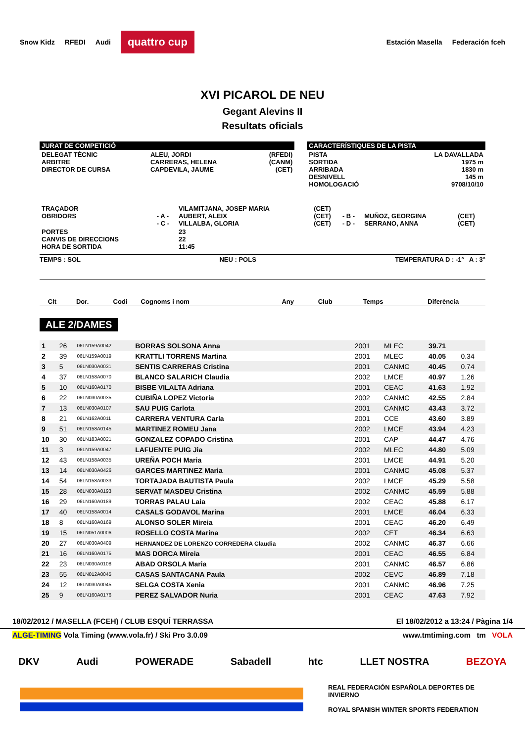Snow Kidz RFEDI Audi quattro cup Estación Masella Federación fceh
XVI PICAROL DE NEU
Gegant Alevins II
Resultats oficials
JURAT DE COMPETICIÓ
| DELEGAT TÈCNIC ARBITRE DIRECTOR DE CURSA | ALEU, JORDI CARRERAS, HELENA CAPDEVILA, JAUME | (RFEDI) (CANM) (CET) |
CARACTERÍSTIQUES DE LA PISTA
| PISTA SORTIDA ARRIBADA DESNIVELL HOMOLOGACIÓ | LA DAVALLADA 1975 m 1830 m 145 m 9708/10/10 |
| TRAÇADOR OBRIDORS | - A - - C - | VILAMITJANA, JOSEP MARIA AUBERT, ALEIX VILLALBA, GLORIA | (CET) (CET) (CET) | - B - - D - | MUÑOZ, GEORGINA SERRANO, ANNA | (CET) (CET) |
| PORTES CANVIS DE DIRECCIONS HORA DE SORTIDA | | 23 22 11:45 | | | | |
TEMPS : SOL NEU : POLS TEMPERATURA D : -1° A : 3°
| Clt | Dor. | Codi | Cognoms i nom | Any | Club | Temps | Diferència |
| --- | --- | --- | --- | --- | --- | --- | --- |
ALE 2/DAMES
| 1 | 26 | 06LN159A0042 | BORRAS SOLSONA Anna | 2001 | MLEC | 39.71 | |
| 2 | 39 | 06LN159A0019 | KRATTLI TORRENS Martina | 2001 | MLEC | 40.05 | 0.34 |
| 3 | 5 | 06LN030A0031 | SENTIS CARRERAS Cristina | 2001 | CANMC | 40.45 | 0.74 |
| 4 | 37 | 06LN158A0070 | BLANCO SALARICH Claudia | 2002 | LMCE | 40.97 | 1.26 |
| 5 | 10 | 06LN160A0170 | BISBE VILALTA Adriana | 2001 | CEAC | 41.63 | 1.92 |
| 6 | 22 | 06LN030A0035 | CUBIÑA LOPEZ Victoria | 2002 | CANMC | 42.55 | 2.84 |
| 7 | 13 | 06LN030A0107 | SAU PUIG Carlota | 2001 | CANMC | 43.43 | 3.72 |
| 8 | 21 | 06LN162A0011 | CARRERA VENTURA Carla | 2001 | CCE | 43.60 | 3.89 |
| 9 | 51 | 06LN158A0145 | MARTINEZ ROMEU Jana | 2002 | LMCE | 43.94 | 4.23 |
| 10 | 30 | 06LN183A0021 | GONZALEZ COPADO Cristina | 2001 | CAP | 44.47 | 4.76 |
| 11 | 3 | 06LN159A0047 | LAFUENTE PUIG Jia | 2002 | MLEC | 44.80 | 5.09 |
| 12 | 43 | 06LN158A0035 | UREÑA POCH Maria | 2001 | LMCE | 44.91 | 5.20 |
| 13 | 14 | 06LN030A0426 | GARCES MARTINEZ Maria | 2001 | CANMC | 45.08 | 5.37 |
| 14 | 54 | 06LN158A0033 | TORTAJADA BAUTISTA Paula | 2002 | LMCE | 45.29 | 5.58 |
| 15 | 28 | 06LN030A0193 | SERVAT MASDEU Cristina | 2002 | CANMC | 45.59 | 5.88 |
| 16 | 29 | 06LN160A0189 | TORRAS PALAU Laia | 2002 | CEAC | 45.88 | 6.17 |
| 17 | 40 | 06LN158A0014 | CASALS GODAVOL Marina | 2001 | LMCE | 46.04 | 6.33 |
| 18 | 8 | 06LN160A0169 | ALONSO SOLER Mireia | 2001 | CEAC | 46.20 | 6.49 |
| 19 | 15 | 06LN051A0006 | ROSELLO COSTA Marina | 2002 | CET | 46.34 | 6.63 |
| 20 | 27 | 06LN030A0409 | HERNANDEZ DE LORENZO CORREDERA Claudia | 2002 | CANMC | 46.37 | 6.66 |
| 21 | 16 | 06LN160A0175 | MAS DORCA Mireia | 2001 | CEAC | 46.55 | 6.84 |
| 22 | 23 | 06LN030A0108 | ABAD ORSOLA Maria | 2001 | CANMC | 46.57 | 6.86 |
| 23 | 55 | 06LN012A0045 | CASAS SANTACANA Paula | 2002 | CEVC | 46.89 | 7.18 |
| 24 | 12 | 06LN030A0045 | SELGA COSTA Xenia | 2001 | CANMC | 46.96 | 7.25 |
| 25 | 9 | 06LN160A0176 | PEREZ SALVADOR Nuria | 2001 | CEAC | 47.63 | 7.92 |
18/02/2012 / MASELLA (FCEH) / CLUB ESQUÍ TERRASSA El 18/02/2012 a 13:24 / Pàgina 1/4
ALGE-TIMING Vola Timing (www.vola.fr) / Ski Pro 3.0.09 www.tmtiming.com tm VOLA
DKV Audi POWERADE Sabadell htc LLET NOSTRA BEZOYA
REAL FEDERACIÓN ESPAÑOLA DEPORTES DE INVIERNO
ROYAL SPANISH WINTER SPORTS FEDERATION